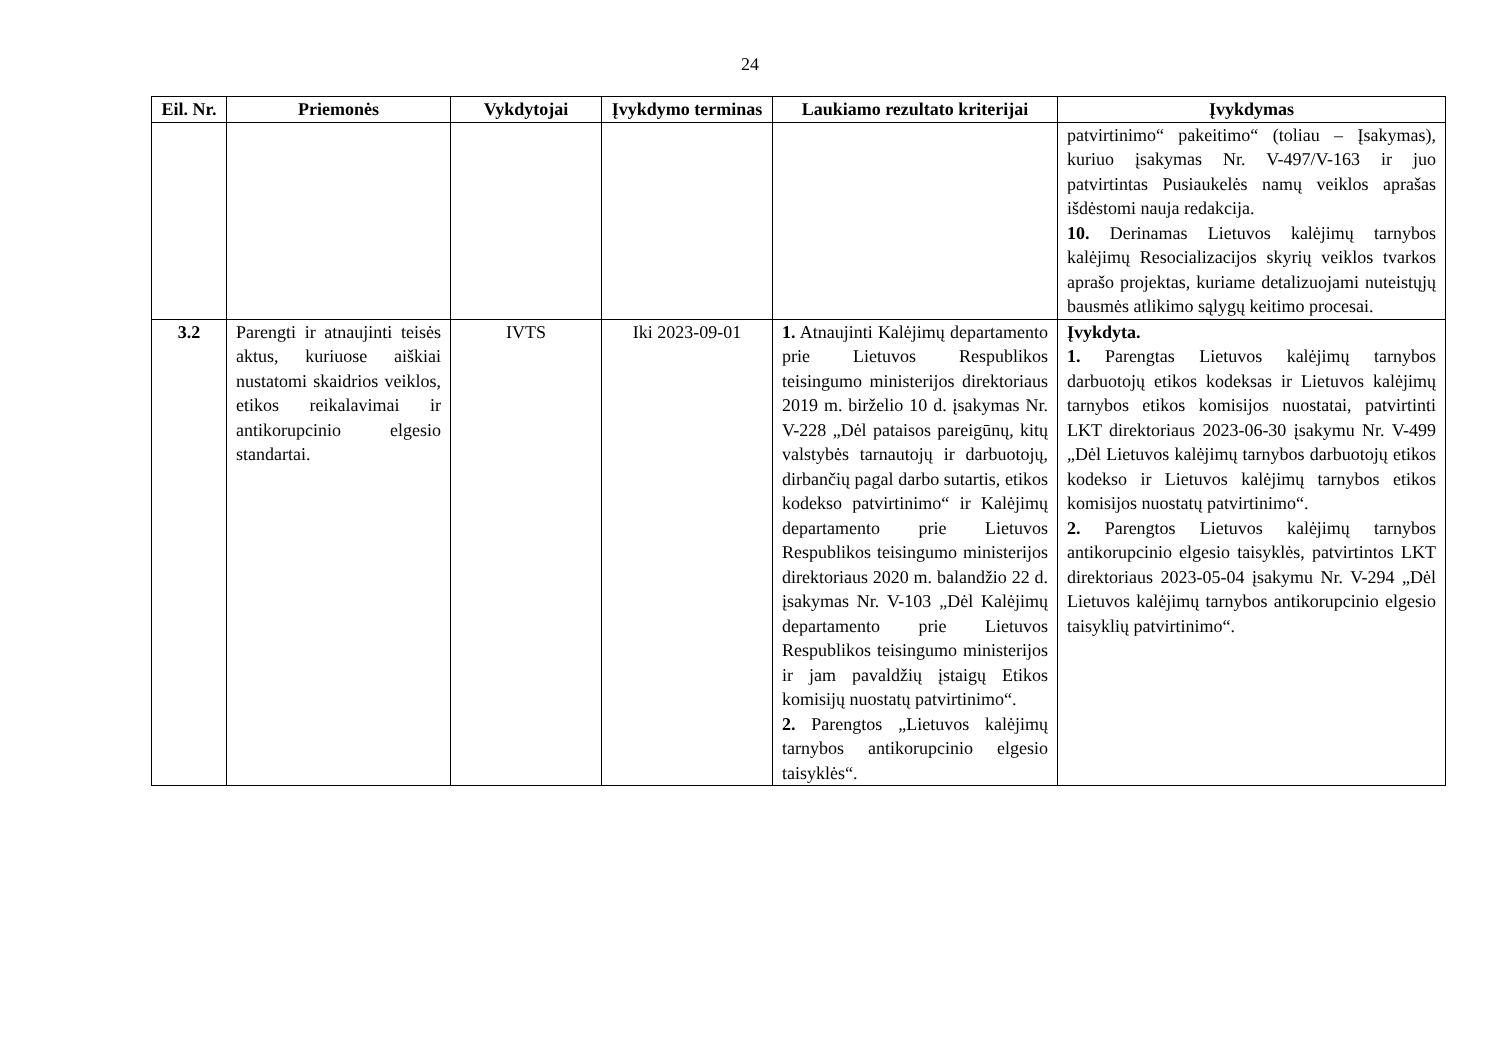24
| Eil. Nr. | Priemonės | Vykdytojai | Įvykdymo terminas | Laukiamo rezultato kriterijai | Įvykdymas |
| --- | --- | --- | --- | --- | --- |
| | | | | | patvirtinimo“ pakeitimo“ (toliau – Įsakymas), kuriuo įsakymas Nr. V-497/V-163 ir juo patvirtintas Pusiaukelės namų veiklos aprašas išdėstomi nauja redakcija. 10. Derinamas Lietuvos kalėjimų tarnybos kalėjimų Resocializacijos skyrių veiklos tvarkos aprašo projektas, kuriame detalizuojami nuteistųjų bausmės atlikimo sąlygų keitimo procesai. |
| 3.2 | Parengti ir atnaujinti teisės aktus, kuriuose aiškiai nustatomi skaidrios veiklos, etikos reikalavimai ir antikorupcinio elgesio standartai. | IVTS | Iki 2023-09-01 | 1. Atnaujinti Kalėjimų departamento prie Lietuvos Respublikos teisingumo ministerijos direktoriaus 2019 m. birželio 10 d. įsakymas Nr. V-228 „Dėl pataisos pareigūnų, kitų valstybės tarnautojų ir darbuotojų, dirbančių pagal darbo sutartis, etikos kodekso patvirtinimo“ ir Kalėjimų departamento prie Lietuvos Respublikos teisingumo ministerijos direktoriaus 2020 m. balandžio 22 d. įsakymas Nr. V-103 „Dėl Kalėjimų departamento prie Lietuvos Respublikos teisingumo ministerijos ir jam pavaldžių įstaigų Etikos komisijų nuostatų patvirtinimo“. 2. Parengtos „Lietuvos kalėjimų tarnybos antikorupcinio elgesio taisyklės“. | Įvykdyta. 1. Parengtas Lietuvos kalėjimų tarnybos darbuotojų etikos kodeksas ir Lietuvos kalėjimų tarnybos etikos komisijos nuostatai, patvirtinti LKT direktoriaus 2023-06-30 įsakymu Nr. V-499 „Dėl Lietuvos kalėjimų tarnybos darbuotojų etikos kodekso ir Lietuvos kalėjimų tarnybos etikos komisijos nuostatų patvirtinimo“. 2. Parengtos Lietuvos kalėjimų tarnybos antikorupcinio elgesio taisyklės, patvirtintos LKT direktoriaus 2023-05-04 įsakymu Nr. V-294 „Dėl Lietuvos kalėjimų tarnybos antikorupcinio elgesio taisyklių patvirtinimo“. |